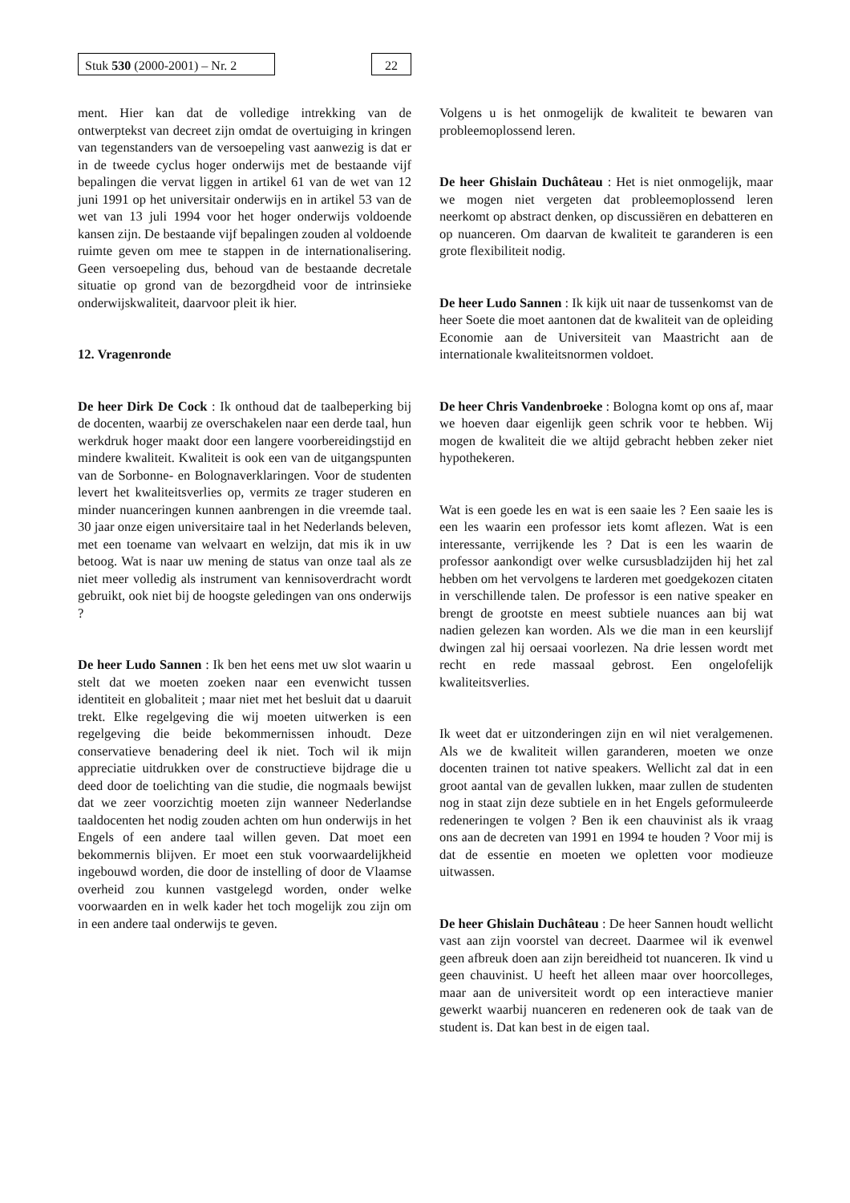Stuk 530 (2000-2001) – Nr. 2
22
ment. Hier kan dat de volledige intrekking van de ontwerptekst van decreet zijn omdat de overtuiging in kringen van tegenstanders van de versoepeling vast aanwezig is dat er in de tweede cyclus hoger onderwijs met de bestaande vijf bepalingen die vervat liggen in artikel 61 van de wet van 12 juni 1991 op het universitair onderwijs en in artikel 53 van de wet van 13 juli 1994 voor het hoger onderwijs voldoende kansen zijn. De bestaande vijf bepalingen zouden al voldoende ruimte geven om mee te stappen in de internationalisering. Geen versoepeling dus, behoud van de bestaande decretale situatie op grond van de bezorgdheid voor de intrinsieke onderwijskwaliteit, daarvoor pleit ik hier.
12. Vragenronde
De heer Dirk De Cock : Ik onthoud dat de taalbeperking bij de docenten, waarbij ze overschakelen naar een derde taal, hun werkdruk hoger maakt door een langere voorbereidingstijd en mindere kwaliteit. Kwaliteit is ook een van de uitgangspunten van de Sorbonne- en Bolognaverklaringen. Voor de studenten levert het kwaliteitsverlies op, vermits ze trager studeren en minder nuanceringen kunnen aanbrengen in die vreemde taal. 30 jaar onze eigen universitaire taal in het Nederlands beleven, met een toename van welvaart en welzijn, dat mis ik in uw betoog. Wat is naar uw mening de status van onze taal als ze niet meer volledig als instrument van kennisoverdracht wordt gebruikt, ook niet bij de hoogste geledingen van ons onderwijs ?
De heer Ludo Sannen : Ik ben het eens met uw slot waarin u stelt dat we moeten zoeken naar een evenwicht tussen identiteit en globaliteit ; maar niet met het besluit dat u daaruit trekt. Elke regelgeving die wij moeten uitwerken is een regelgeving die beide bekommernissen inhoudt. Deze conservatieve benadering deel ik niet. Toch wil ik mijn appreciatie uitdrukken over de constructieve bijdrage die u deed door de toelichting van die studie, die nogmaals bewijst dat we zeer voorzichtig moeten zijn wanneer Nederlandse taaldocenten het nodig zouden achten om hun onderwijs in het Engels of een andere taal willen geven. Dat moet een bekommernis blijven. Er moet een stuk voorwaardelijkheid ingebouwd worden, die door de instelling of door de Vlaamse overheid zou kunnen vastgelegd worden, onder welke voorwaarden en in welk kader het toch mogelijk zou zijn om in een andere taal onderwijs te geven.
Volgens u is het onmogelijk de kwaliteit te bewaren van probleemoplossend leren.
De heer Ghislain Duchâteau : Het is niet onmogelijk, maar we mogen niet vergeten dat probleemoplossend leren neerkomt op abstract denken, op discussiëren en debatteren en op nuanceren. Om daarvan de kwaliteit te garanderen is een grote flexibiliteit nodig.
De heer Ludo Sannen : Ik kijk uit naar de tussenkomst van de heer Soete die moet aantonen dat de kwaliteit van de opleiding Economie aan de Universiteit van Maastricht aan de internationale kwaliteitsnormen voldoet.
De heer Chris Vandenbroeke : Bologna komt op ons af, maar we hoeven daar eigenlijk geen schrik voor te hebben. Wij mogen de kwaliteit die we altijd gebracht hebben zeker niet hypothekeren.
Wat is een goede les en wat is een saaie les ? Een saaie les is een les waarin een professor iets komt aflezen. Wat is een interessante, verrijkende les ? Dat is een les waarin de professor aankondigt over welke cursusbladzijden hij het zal hebben om het vervolgens te larderen met goedgekozen citaten in verschillende talen. De professor is een native speaker en brengt de grootste en meest subtiele nuances aan bij wat nadien gelezen kan worden. Als we die man in een keurslijf dwingen zal hij oersaai voorlezen. Na drie lessen wordt met recht en rede massaal gebrost. Een ongelofelijk kwaliteitsverlies.
Ik weet dat er uitzonderingen zijn en wil niet veralgemenen. Als we de kwaliteit willen garanderen, moeten we onze docenten trainen tot native speakers. Wellicht zal dat in een groot aantal van de gevallen lukken, maar zullen de studenten nog in staat zijn deze subtiele en in het Engels geformuleerde redeneringen te volgen ? Ben ik een chauvinist als ik vraag ons aan de decreten van 1991 en 1994 te houden ? Voor mij is dat de essentie en moeten we opletten voor modieuze uitwassen.
De heer Ghislain Duchâteau : De heer Sannen houdt wellicht vast aan zijn voorstel van decreet. Daarmee wil ik evenwel geen afbreuk doen aan zijn bereidheid tot nuanceren. Ik vind u geen chauvinist. U heeft het alleen maar over hoorcolleges, maar aan de universiteit wordt op een interactieve manier gewerkt waarbij nuanceren en redeneren ook de taak van de student is. Dat kan best in de eigen taal.